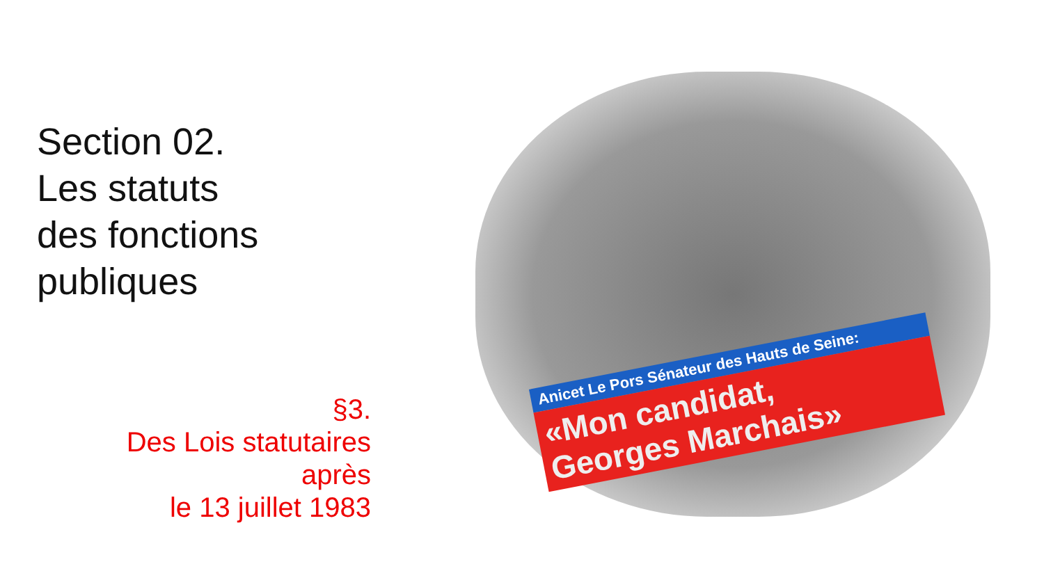Section 02.
Les statuts
des fonctions
publiques
§3.
Des Lois statutaires
après
le 13 juillet 1983
Anicet Le Pors Sénateur des Hauts de Seine:
«Mon candidat,
Georges Marchais»